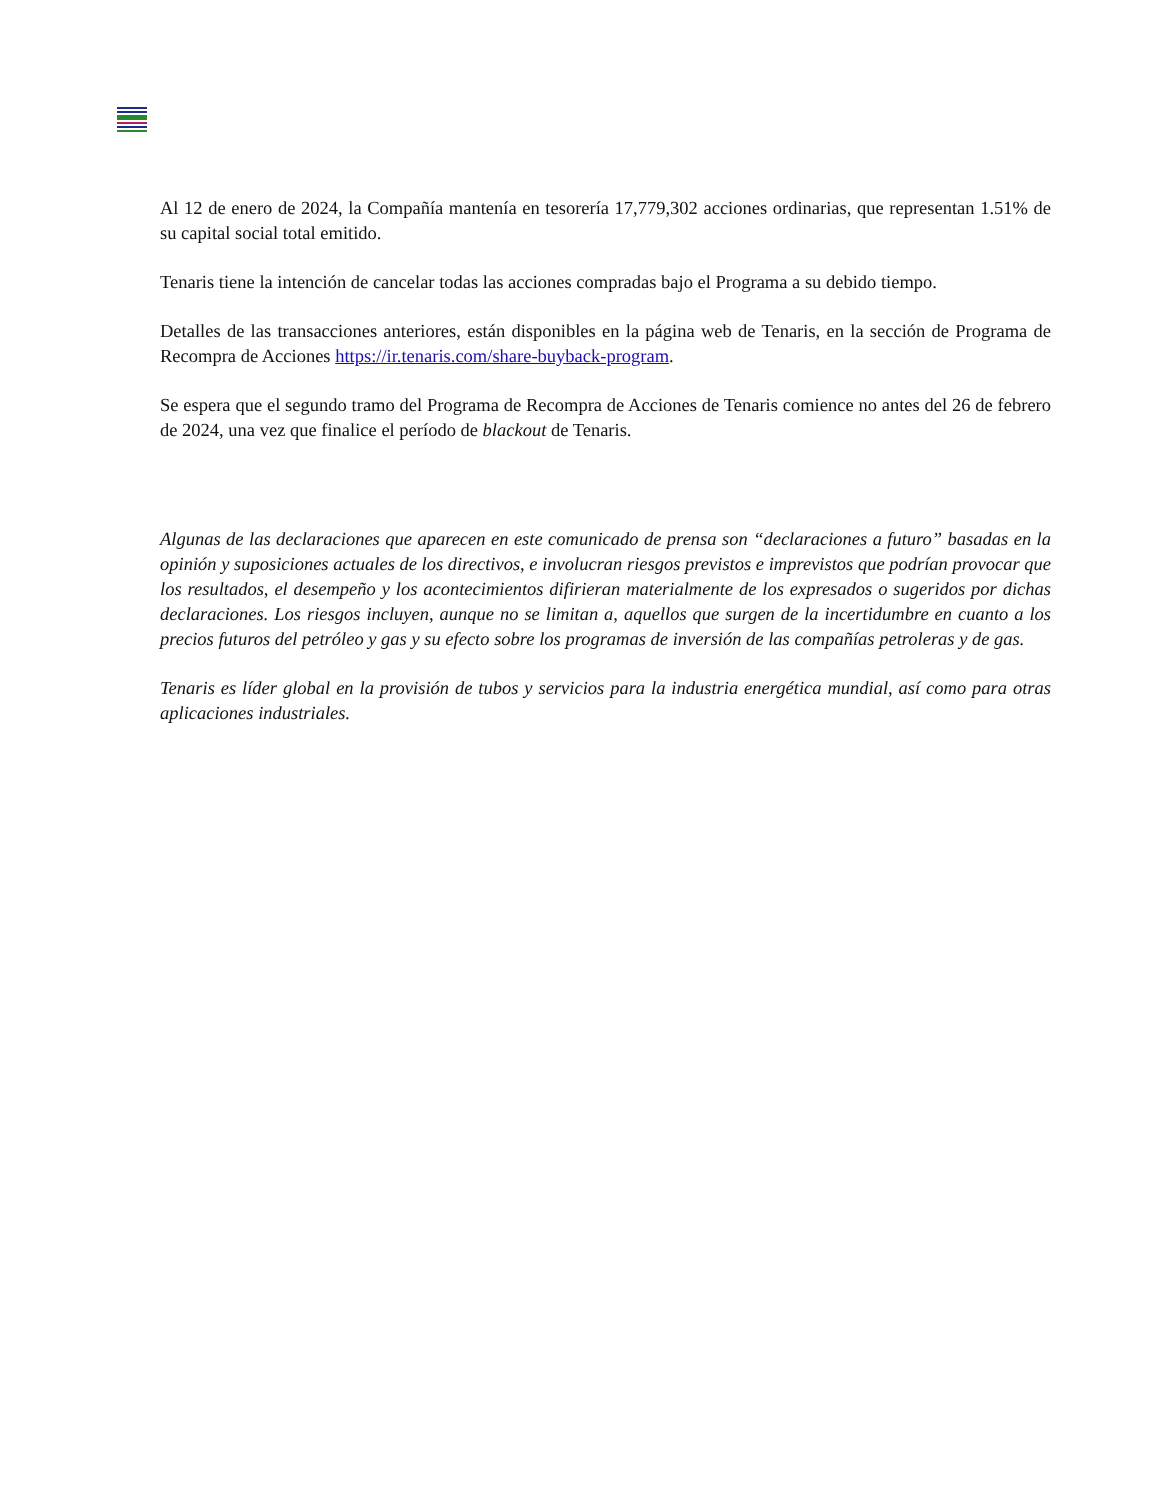Al 12 de enero de 2024, la Compañía mantenía en tesorería 17,779,302 acciones ordinarias, que representan 1.51% de su capital social total emitido.
Tenaris tiene la intención de cancelar todas las acciones compradas bajo el Programa a su debido tiempo.
Detalles de las transacciones anteriores, están disponibles en la página web de Tenaris, en la sección de Programa de Recompra de Acciones https://ir.tenaris.com/share-buyback-program.
Se espera que el segundo tramo del Programa de Recompra de Acciones de Tenaris comience no antes del 26 de febrero de 2024, una vez que finalice el período de blackout de Tenaris.
Algunas de las declaraciones que aparecen en este comunicado de prensa son “declaraciones a futuro” basadas en la opinión y suposiciones actuales de los directivos, e involucran riesgos previstos e imprevistos que podrían provocar que los resultados, el desempeño y los acontecimientos difirieran materialmente de los expresados o sugeridos por dichas declaraciones. Los riesgos incluyen, aunque no se limitan a, aquellos que surgen de la incertidumbre en cuanto a los precios futuros del petróleo y gas y su efecto sobre los programas de inversión de las compañías petroleras y de gas.
Tenaris es líder global en la provisión de tubos y servicios para la industria energética mundial, así como para otras aplicaciones industriales.